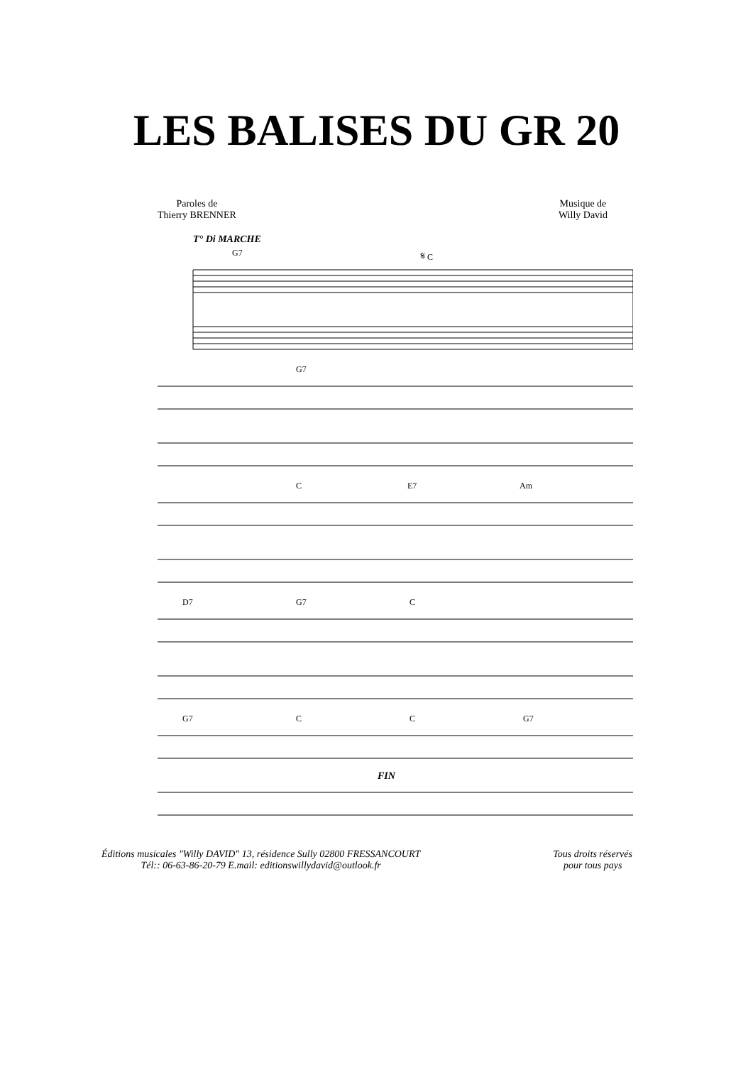LES BALISES DU GR 20
Paroles de
Thierry BRENNER
Musique de
Willy David
T° Di MARCHE
G7 𝄋 C
G7
C E7 Am
D7 G7 C
G7 C C G7
FIN
Éditions musicales "Willy DAVID" 13, résidence Sully 02800 FRESSANCOURT
Tél:: 06-63-86-20-79 E.mail: editionswillydavid@outlook.fr
Tous droits réservés
pour tous pays